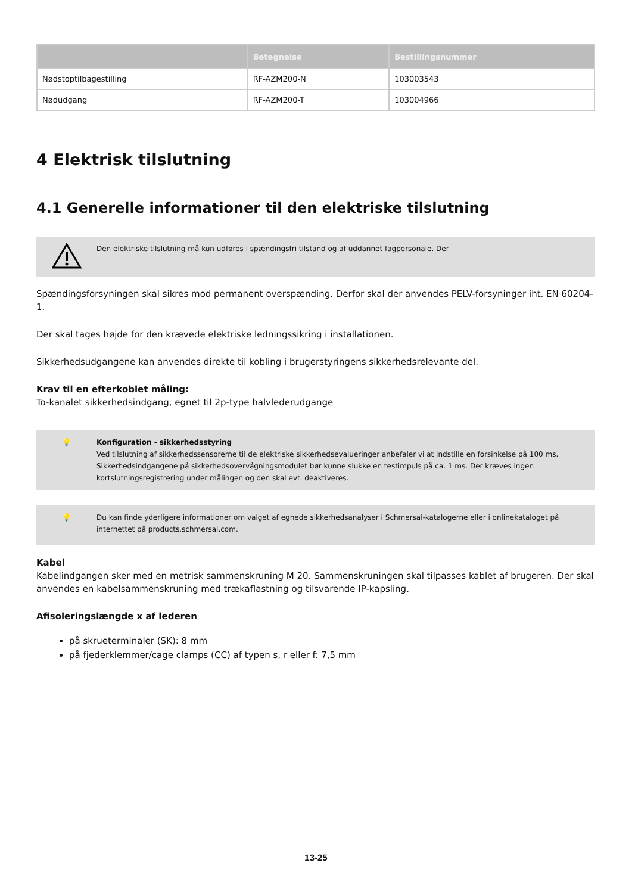| | Betegnelse | Bestillingsnummer |
| --- | --- | --- |
| Nødstoptilbagestilling | RF-AZM200-N | 103003543 |
| Nødudgang | RF-AZM200-T | 103004966 |
4 Elektrisk tilslutning
4.1 Generelle informationer til den elektriske tilslutning
Den elektriske tilslutning må kun udføres i spændingsfri tilstand og af uddannet fagpersonale. Der
Spændingsforsyningen skal sikres mod permanent overspænding. Derfor skal der anvendes PELV-forsyninger iht. EN 60204-1.
Der skal tages højde for den krævede elektriske ledningssikring i installationen.
Sikkerhedsudgangene kan anvendes direkte til kobling i brugerstyringens sikkerhedsrelevante del.
Krav til en efterkoblet måling:
To-kanalet sikkerhedsindgang, egnet til 2p-type halvlederudgange
💡 Konfiguration - sikkerhedsstyring
Ved tilslutning af sikkerhedssensorerne til de elektriske sikkerhedsevalueringer anbefaler vi at indstille en forsinkelse på 100 ms. Sikkerhedsindgangene på sikkerhedsovervågningsmodulet bør kunne slukke en testimpuls på ca. 1 ms. Der kræves ingen kortslutningsregistrering under målingen og den skal evt. deaktiveres.
💡 Du kan finde yderligere informationer om valget af egnede sikkerhedsanalyser i Schmersal-katalogerne eller i onlinekataloget på internettet på products.schmersal.com.
Kabel
Kabelindgangen sker med en metrisk sammenskruning M 20. Sammenskruningen skal tilpasses kablet af brugeren. Der skal anvendes en kabelsammenskruning med trækaflastning og tilsvarende IP-kapsling.
Afisoleringslængde x af lederen
på skrueterminaler (SK): 8 mm
på fjederklemmer/cage clamps (CC) af typen s, r eller f: 7,5 mm
13-25